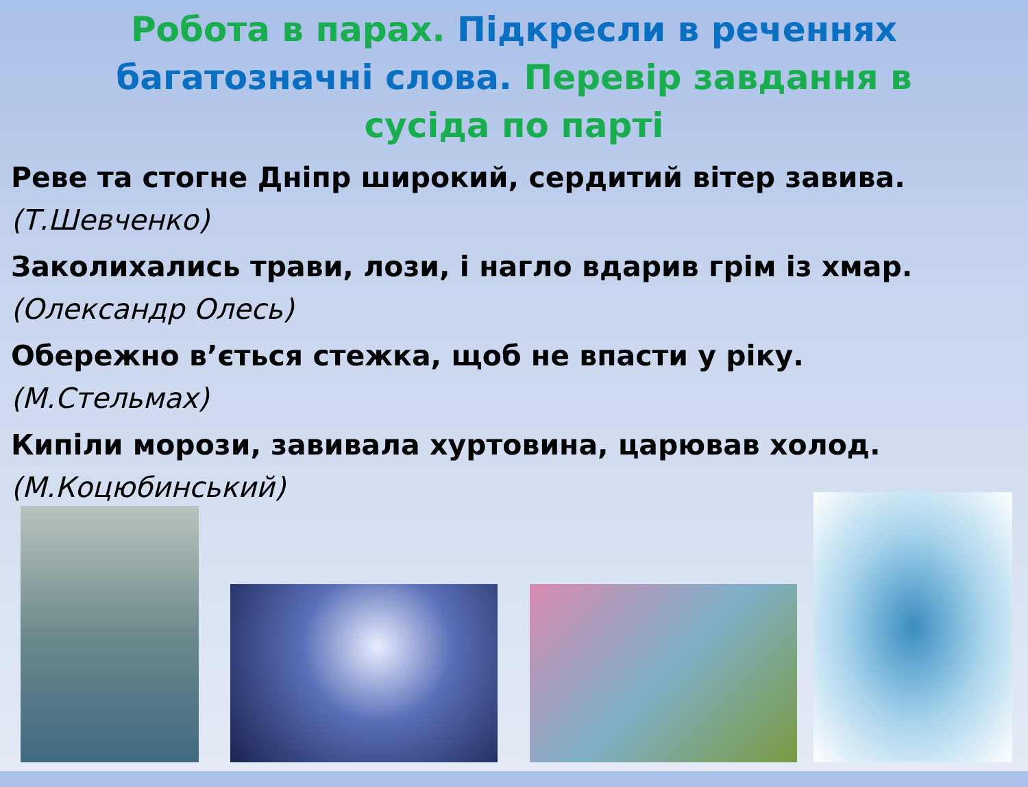Робота в парах. Підкресли в реченнях багатозначні слова. Перевір завдання в сусіда по парті
Реве та стогне Дніпр широкий, сердитий вітер завива.
(Т.Шевченко)
Заколихались трави, лози, і нагло вдарив грім із хмар.
(Олександр Олесь)
Обережно в’ється стежка, щоб не впасти у ріку.
(М.Стельмах)
Кипіли морози, завивала хуртовина, царював холод.
(М.Коцюбинський)